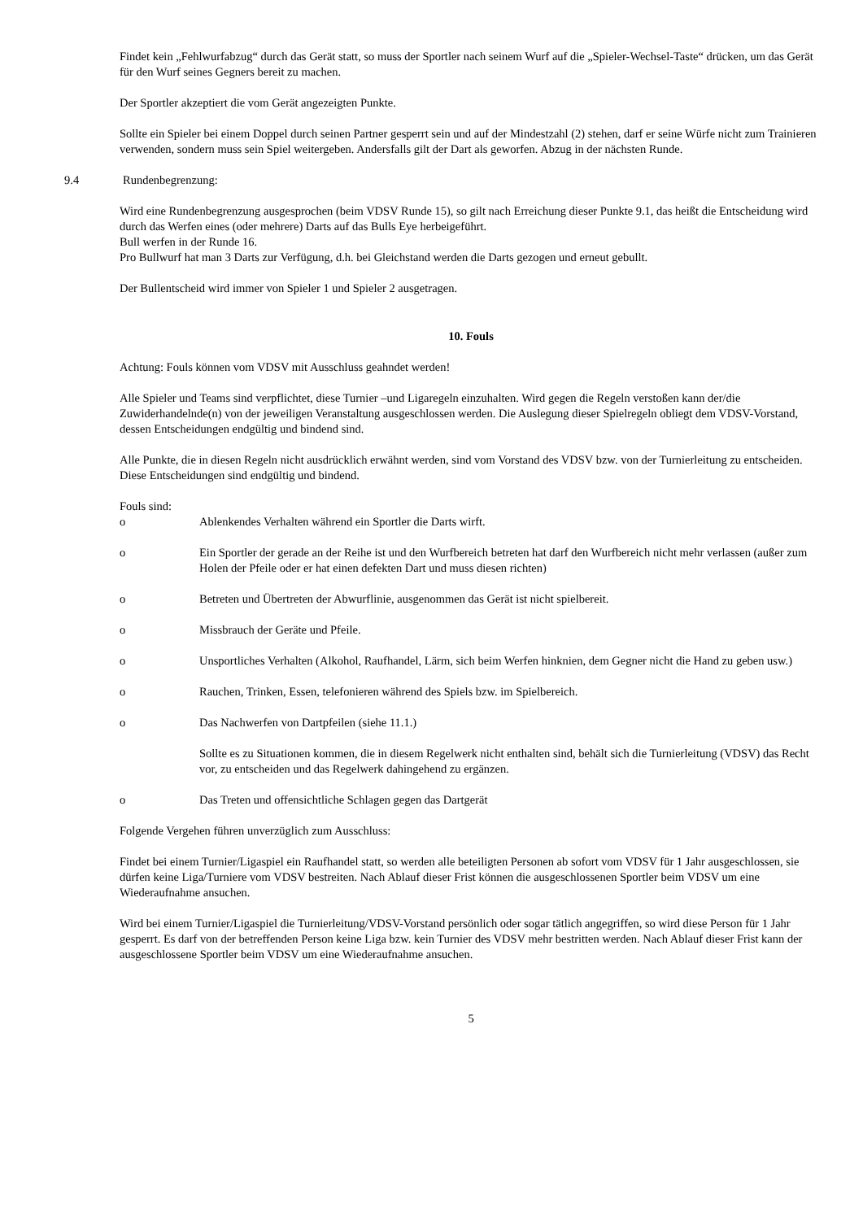Findet kein „Fehlwurfabzug“ durch das Gerät statt, so muss der Sportler nach seinem Wurf auf die „Spieler-Wechsel-Taste“ drücken, um das Gerät für den Wurf seines Gegners bereit zu machen.
Der Sportler akzeptiert die vom Gerät angezeigten Punkte.
Sollte ein Spieler bei einem Doppel durch seinen Partner gesperrt sein und auf der Mindestzahl (2) stehen, darf er seine Würfe nicht zum Trainieren verwenden, sondern muss sein Spiel weitergeben. Andersfalls gilt der Dart als geworfen. Abzug in der nächsten Runde.
9.4 Rundenbegrenzung:
Wird eine Rundenbegrenzung ausgesprochen (beim VDSV Runde 15), so gilt nach Erreichung dieser Punkte 9.1, das heißt die Entscheidung wird durch das Werfen eines (oder mehrere) Darts auf das Bulls Eye herbeigeführt.
Bull werfen in der Runde 16.
Pro Bullwurf hat man 3 Darts zur Verfügung, d.h. bei Gleichstand werden die Darts gezogen und erneut gebullt.
Der Bullentscheid wird immer von Spieler 1 und Spieler 2 ausgetragen.
10. Fouls
Achtung: Fouls können vom VDSV mit Ausschluss geahndet werden!
Alle Spieler und Teams sind verpflichtet, diese Turnier –und Ligaregeln einzuhalten. Wird gegen die Regeln verstoßen kann der/die Zuwiderhandelnde(n) von der jeweiligen Veranstaltung ausgeschlossen werden. Die Auslegung dieser Spielregeln obliegt dem VDSV-Vorstand, dessen Entscheidungen endgültig und bindend sind.
Alle Punkte, die in diesen Regeln nicht ausdrücklich erwähnt werden, sind vom Vorstand des VDSV bzw. von der Turnierleitung zu entscheiden. Diese Entscheidungen sind endgültig und bindend.
Fouls sind:
o Ablenkendes Verhalten während ein Sportler die Darts wirft.
o Ein Sportler der gerade an der Reihe ist und den Wurfbereich betreten hat darf den Wurfbereich nicht mehr verlassen (außer zum Holen der Pfeile oder er hat einen defekten Dart und muss diesen richten)
o Betreten und Übertreten der Abwurflinie, ausgenommen das Gerät ist nicht spielbereit.
o Missbrauch der Geräte und Pfeile.
o Unsportliches Verhalten (Alkohol, Raufhandel, Lärm, sich beim Werfen hinknien, dem Gegner nicht die Hand zu geben usw.)
o Rauchen, Trinken, Essen, telefonieren während des Spiels bzw. im Spielbereich.
o Das Nachwerfen von Dartpfeilen (siehe 11.1.)
Sollte es zu Situationen kommen, die in diesem Regelwerk nicht enthalten sind, behält sich die Turnierleitung (VDSV) das Recht vor, zu entscheiden und das Regelwerk dahingehend zu ergänzen.
o Das Treten und offensichtliche Schlagen gegen das Dartgerät
Folgende Vergehen führen unverzüglich zum Ausschluss:
Findet bei einem Turnier/Ligaspiel ein Raufhandel statt, so werden alle beteiligten Personen ab sofort vom VDSV für 1 Jahr ausgeschlossen, sie dürfen keine Liga/Turniere vom VDSV bestreiten. Nach Ablauf dieser Frist können die ausgeschlossenen Sportler beim VDSV um eine Wiederaufnahme ansuchen.
Wird bei einem Turnier/Ligaspiel die Turnierleitung/VDSV-Vorstand persönlich oder sogar tätlich angegriffen, so wird diese Person für 1 Jahr gesperrt. Es darf von der betreffenden Person keine Liga bzw. kein Turnier des VDSV mehr bestritten werden. Nach Ablauf dieser Frist kann der ausgeschlossene Sportler beim VDSV um eine Wiederaufnahme ansuchen.
5